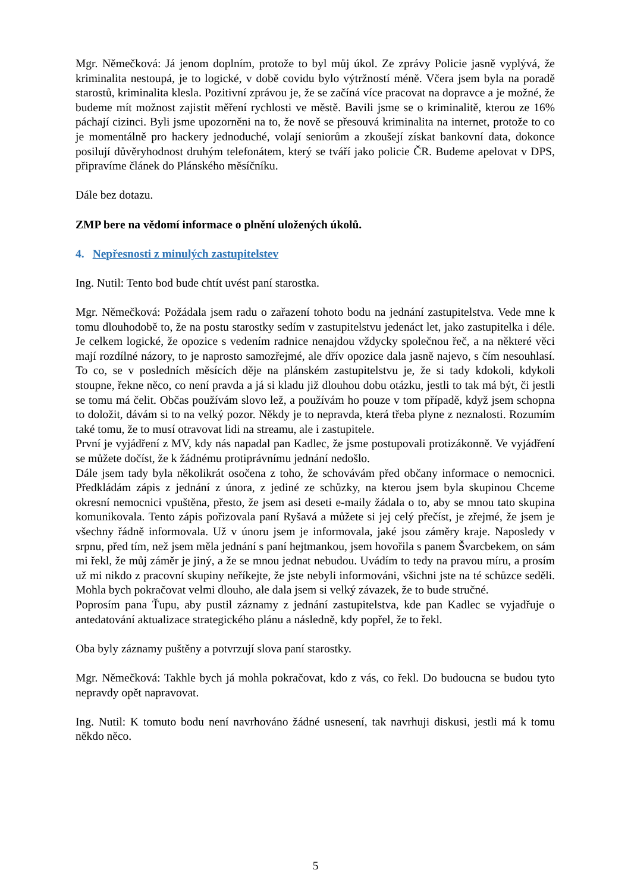Mgr. Němečková: Já jenom doplním, protože to byl můj úkol. Ze zprávy Policie jasně vyplývá, že kriminalita nestoupá, je to logické, v době covidu bylo výtržností méně. Včera jsem byla na poradě starostů, kriminalita klesla. Pozitivní zprávou je, že se začíná více pracovat na dopravce a je možné, že budeme mít možnost zajistit měření rychlosti ve městě. Bavili jsme se o kriminalitě, kterou ze 16% páchají cizinci. Byli jsme upozorněni na to, že nově se přesouvá kriminalita na internet, protože to co je momentálně pro hackery jednoduché, volají seniorům a zkoušejí získat bankovní data, dokonce posilují důvěryhodnost druhým telefonátem, který se tváří jako policie ČR. Budeme apelovat v DPS, připravíme článek do Plánského měsíčníku.
Dále bez dotazu.
ZMP bere na vědomí informace o plnění uložených úkolů.
4. Nepřesnosti z minulých zastupitelstev
Ing. Nutil: Tento bod bude chtít uvést paní starostka.
Mgr. Němečková: Požádala jsem radu o zařazení tohoto bodu na jednání zastupitelstva. Vede mne k tomu dlouhodobě to, že na postu starostky sedím v zastupitelstvu jedenáct let, jako zastupitelka i déle. Je celkem logické, že opozice s vedením radnice nenajdou vždycky společnou řeč, a na některé věci mají rozdílné názory, to je naprosto samozřejmé, ale dřív opozice dala jasně najevo, s čím nesouhlasí. To co, se v posledních měsících děje na plánském zastupitelstvu je, že si tady kdokoli, kdykoli stoupne, řekne něco, co není pravda a já si kladu již dlouhou dobu otázku, jestli to tak má být, či jestli se tomu má čelit. Občas používám slovo lež, a používám ho pouze v tom případě, když jsem schopna to doložit, dávám si to na velký pozor. Někdy je to nepravda, která třeba plyne z neznalosti. Rozumím také tomu, že to musí otravovat lidi na streamu, ale i zastupitele.
První je vyjádření z MV, kdy nás napadal pan Kadlec, že jsme postupovali protizákonně. Ve vyjádření se můžete dočíst, že k žádnému protiprávnímu jednání nedošlo.
Dále jsem tady byla několikrát osočena z toho, že schovávám před občany informace o nemocnici. Předkládám zápis z jednání z února, z jediné ze schůzky, na kterou jsem byla skupinou Chceme okresní nemocnici vpuštěna, přesto, že jsem asi deseti e-maily žádala o to, aby se mnou tato skupina komunikovala. Tento zápis pořizovala paní Ryšavá a můžete si jej celý přečíst, je zřejmé, že jsem je všechny řádně informovala. Už v únoru jsem je informovala, jaké jsou záměry kraje. Naposledy v srpnu, před tím, než jsem měla jednání s paní hejtmankou, jsem hovořila s panem Švarcbekem, on sám mi řekl, že můj záměr je jiný, a že se mnou jednat nebudou. Uvádím to tedy na pravou míru, a prosím už mi nikdo z pracovní skupiny neříkejte, že jste nebyli informováni, všichni jste na té schůzce seděli. Mohla bych pokračovat velmi dlouho, ale dala jsem si velký závazek, že to bude stručné.
Poprosím pana Ťupu, aby pustil záznamy z jednání zastupitelstva, kde pan Kadlec se vyjadřuje o antedatování aktualizace strategického plánu a následně, kdy popřel, že to řekl.
Oba byly záznamy puštěny a potvrzují slova paní starostky.
Mgr. Němečková: Takhle bych já mohla pokračovat, kdo z vás, co řekl. Do budoucna se budou tyto nepravdy opět napravovat.
Ing. Nutil: K tomuto bodu není navrhováno žádné usnesení, tak navrhuji diskusi, jestli má k tomu někdo něco.
5